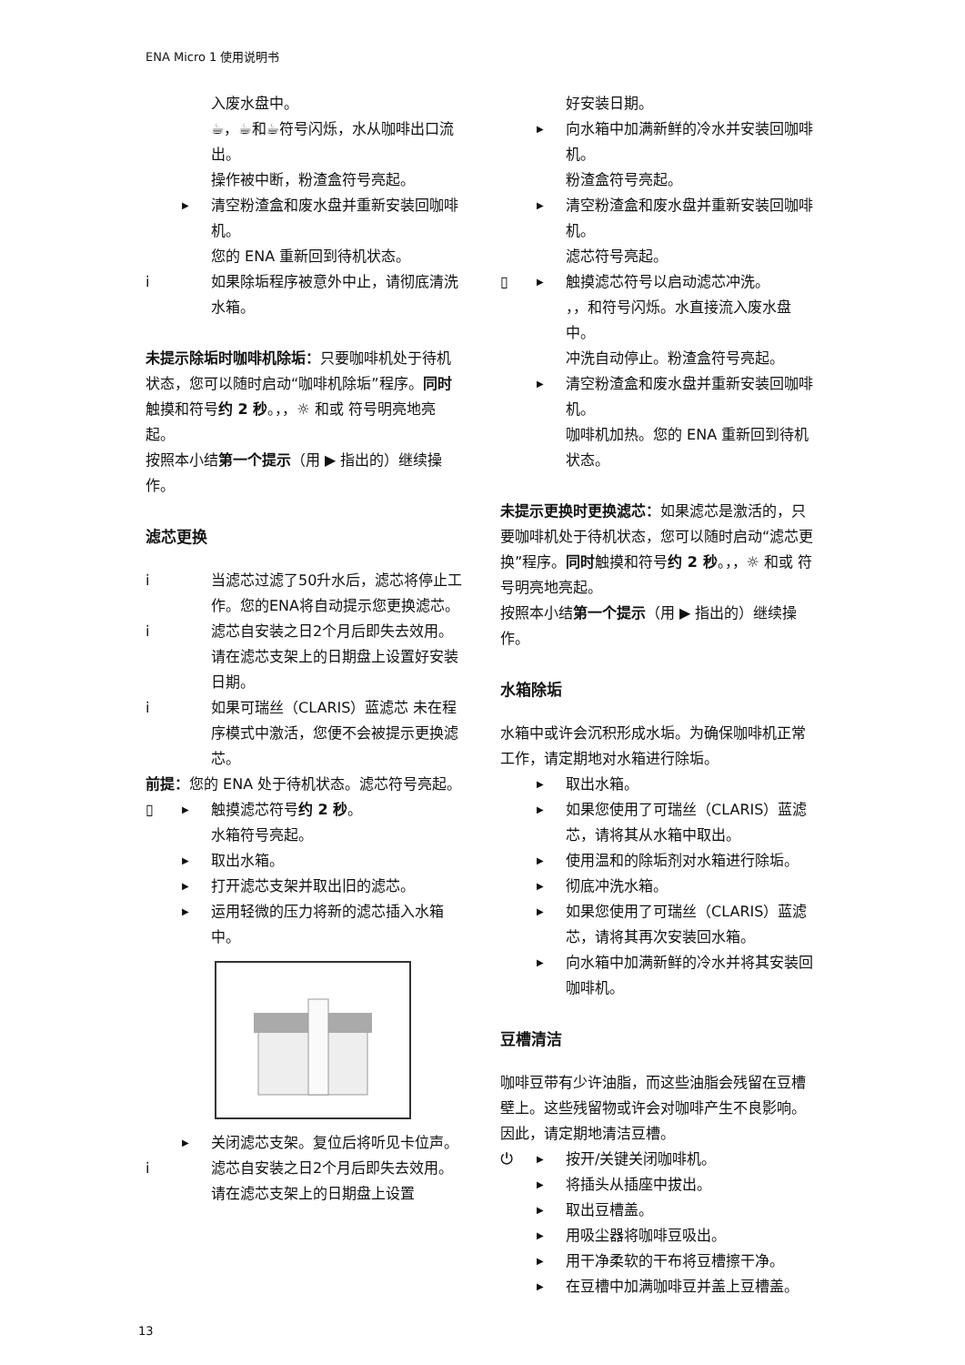ENA Micro 1 使用说明书
入废水盘中。
☕，☕和☕符号闪烁，水从咖啡出口流出。
操作被中断，粉渣盒符号亮起。
▶ 清空粉渣盒和废水盘并重新安装回咖啡机。
您的 ENA 重新回到待机状态。
i 如果除垢程序被意外中止，请彻底清洗水箱。
未提示除垢时咖啡机除垢：只要咖啡机处于待机状态，您可以随时启动“咖啡机除垢”程序。同时触摸和符号约 2 秒。，，☼ 和或 符号明亮地亮起。
按照本小结第一个提示（用 ▶ 指出的）继续操作。
滤芯更换
i 当滤芯过滤了50升水后，滤芯将停止工作。您的ENA将自动提示您更换滤芯。
i 滤芯自安装之日2个月后即失去效用。请在滤芯支架上的日期盘上设置好安装日期。
i 如果可瑞丝（CLARIS）蓝滤芯 未在程序模式中激活，您便不会被提示更换滤芯。
前提：您的 ENA 处于待机状态。滤芯符号亮起。
▯ ▶ 触摸滤芯符号约 2 秒。
水箱符号亮起。
▶ 取出水箱。
▶ 打开滤芯支架并取出旧的滤芯。
▶ 运用轻微的压力将新的滤芯插入水箱中。
▶ 关闭滤芯支架。复位后将听见卡位声。
i 滤芯自安装之日2个月后即失去效用。请在滤芯支架上的日期盘上设置
好安装日期。
▶ 向水箱中加满新鲜的冷水并安装回咖啡机。
粉渣盒符号亮起。
▶ 清空粉渣盒和废水盘并重新安装回咖啡机。
滤芯符号亮起。
▯ ▶ 触摸滤芯符号以启动滤芯冲洗。
，，和符号闪烁。水直接流入废水盘中。
冲洗自动停止。粉渣盒符号亮起。
▶ 清空粉渣盒和废水盘并重新安装回咖啡机。
咖啡机加热。您的 ENA 重新回到待机状态。
未提示更换时更换滤芯：如果滤芯是激活的，只要咖啡机处于待机状态，您可以随时启动“滤芯更换”程序。同时触摸和符号约 2 秒。，，☼ 和或 符号明亮地亮起。
按照本小结第一个提示（用 ▶ 指出的）继续操作。
水箱除垢
水箱中或许会沉积形成水垢。为确保咖啡机正常工作，请定期地对水箱进行除垢。
▶ 取出水箱。
▶ 如果您使用了可瑞丝（CLARIS）蓝滤芯，请将其从水箱中取出。
▶ 使用温和的除垢剂对水箱进行除垢。
▶ 彻底冲洗水箱。
▶ 如果您使用了可瑞丝（CLARIS）蓝滤芯，请将其再次安装回水箱。
▶ 向水箱中加满新鲜的冷水并将其安装回咖啡机。
豆槽清洁
咖啡豆带有少许油脂，而这些油脂会残留在豆槽壁上。这些残留物或许会对咖啡产生不良影响。因此，请定期地清洁豆槽。
⏻ ▶ 按开/关键关闭咖啡机。
▶ 将插头从插座中拔出。
▶ 取出豆槽盖。
▶ 用吸尘器将咖啡豆吸出。
▶ 用干净柔软的干布将豆槽擦干净。
▶ 在豆槽中加满咖啡豆并盖上豆槽盖。
13